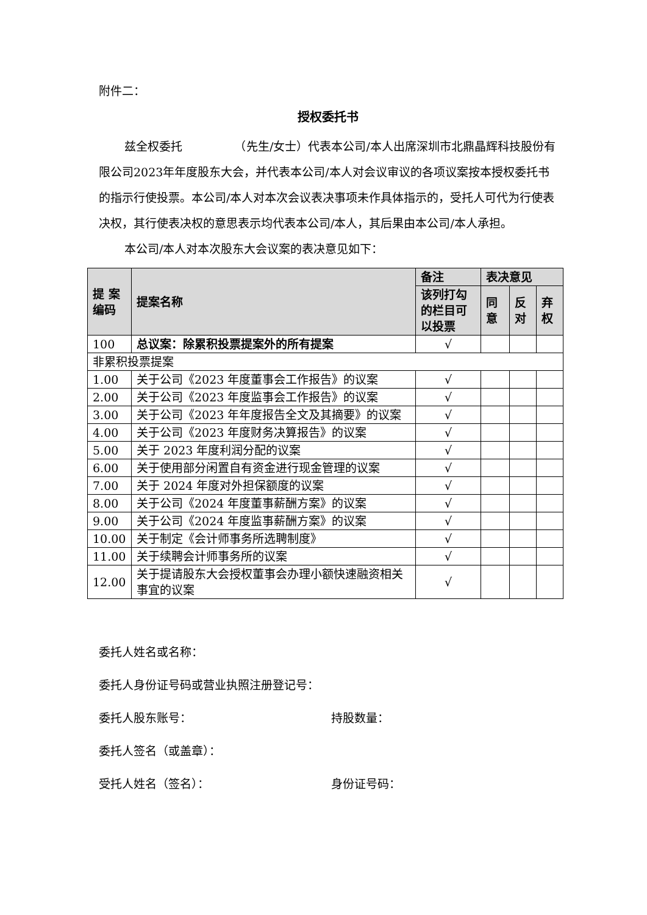附件二：
授权委托书
兹全权委托　　　　　（先生/女士）代表本公司/本人出席深圳市北鼎晶辉科技股份有限公司2023年年度股东大会，并代表本公司/本人对会议审议的各项议案按本授权委托书的指示行使投票。本公司/本人对本次会议表决事项未作具体指示的，受托人可代为行使表决权，其行使表决权的意思表示均代表本公司/本人，其后果由本公司/本人承担。
本公司/本人对本次股东大会议案的表决意见如下：
| 提 案 编码 | 提案名称 | 备注 | 表决意见 | | |
| --- | --- | --- | --- | --- | --- |
| | | 该列打勾的栏目可以投票 | 同意 | 反对 | 弃权 |
| 100 | 总议案：除累积投票提案外的所有提案 | √ | | | |
| 非累积投票提案 | | | | | |
| 1.00 | 关于公司《2023 年度董事会工作报告》的议案 | √ | | | |
| 2.00 | 关于公司《2023 年度监事会工作报告》的议案 | √ | | | |
| 3.00 | 关于公司《2023 年年度报告全文及其摘要》的议案 | √ | | | |
| 4.00 | 关于公司《2023 年度财务决算报告》的议案 | √ | | | |
| 5.00 | 关于 2023 年度利润分配的议案 | √ | | | |
| 6.00 | 关于使用部分闲置自有资金进行现金管理的议案 | √ | | | |
| 7.00 | 关于 2024 年度对外担保额度的议案 | √ | | | |
| 8.00 | 关于公司《2024 年度董事薪酬方案》的议案 | √ | | | |
| 9.00 | 关于公司《2024 年度监事薪酬方案》的议案 | √ | | | |
| 10.00 | 关于制定《会计师事务所选聘制度》 | √ | | | |
| 11.00 | 关于续聘会计师事务所的议案 | √ | | | |
| 12.00 | 关于提请股东大会授权董事会办理小额快速融资相关事宜的议案 | √ | | | |
委托人姓名或名称：
委托人身份证号码或营业执照注册登记号：
委托人股东账号： 持股数量：
委托人签名（或盖章）：
受托人姓名（签名）： 身份证号码：